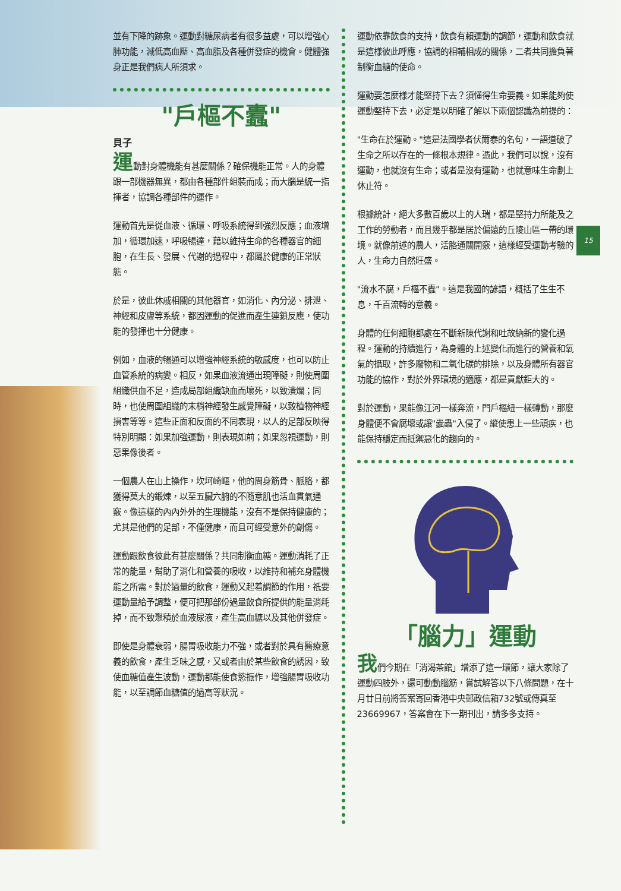15
並有下降的跡象。運動對糖尿病者有很多益處，可以增強心肺功能，減低高血壓、高血脂及各種併發症的機會。健體強身正是我們病人所須求。
"戶樞不蠹"
貝子
運動對身體機能有甚麼關係？確保機能正常。人的身體跟一部機器無異，都由各種部件組裝而成；而大腦是統一指揮者，協調各種部件的運作。
運動首先是從血液、循環、呼吸系統得到強烈反應；血液增加，循環加速，呼吸暢達，藉以維持生命的各種器官的細胞，在生長、發展、代謝的過程中，都屬於健康的正常狀態。
於是，彼此休戚相關的其他器官，如消化、內分泌、排泄、神經和皮膚等系統，都因運動的促進而產生連鎖反應，使功能的發揮也十分健康。
例如，血液的暢通可以增強神經系統的敏感度，也可以防止血管系統的病變。相反，如果血液流通出現障礙，則使周圍組織供血不足，造成局部組織缺血而壞死，以致潰爛；同時，也使周圍組織的末梢神經發生感覺障礙，以致植物神經損害等等。這些正面和反面的不同表現，以人的足部反映得特別明顯：如果加強運動，則表現如前；如果忽視運動，則惡果像後者。
一個農人在山上操作，坎坷崎嶇，他的周身筋骨、脈胳，都獲得莫大的鍛煉，以至五臟六腑的不隨意肌也活血貫氣通竅。像這樣的內內外外的生理機能，沒有不是保持健康的；尤其是他們的足部，不僅健康，而且可經受意外的創傷。
運動跟飲食彼此有甚麼關係？共同制衡血糖。運動消耗了正常的能量，幫助了消化和營養的吸收，以維持和補充身體機能之所需。對於過量的飲食，運動又起着調節的作用，祇要運動量給予調整，便可把那部份過量飲食所提供的能量消耗掉，而不致聚積於血液尿液，產生高血糖以及其他併發症。
即使是身體衰弱，腸胃吸收能力不強，或者對於具有醫療意義的飲食，產生乏味之感，又或者由於某些飲食的誘因，致使血糖值產生波動，運動都能使食慾振作，增強腸胃吸收功能，以至調節血糖值的過高等狀況。
運動依靠飲食的支持，飲食有賴運動的調節，運動和飲食就是這樣彼此呼應，協調的相輔相成的關係，二者共同擔負著制衡血糖的使命。
運動要怎麼樣才能堅持下去？須懂得生命要義。如果能夠使運動堅持下去，必定是以明確了解以下兩個認識為前提的：
"生命在於運動。"這是法國學者伏爾泰的名句，一語道破了生命之所以存在的一條根本規律。憑此，我們可以說，沒有運動，也就沒有生命；或者是沒有運動，也就意味生命劃上休止符。
根據統計，絕大多數百歲以上的人瑞，都是堅持力所能及之工作的勞動者，而且幾乎都是居於偏遠的丘陵山區一帶的環境。就像前述的農人，活胳通關開竅，這樣經受運動考驗的人，生命力自然旺盛。
"流水不腐，戶樞不蠹"。這是我國的諺語，概括了生生不息，千百流轉的意義。
身體的任何細胞都處在不斷新陳代謝和吐故納新的變化過程。運動的持續進行，為身體的上述變化而進行的營養和氧氣的攝取，許多廢物和二氧化碳的排除，以及身體所有器官功能的協作，對於外界環境的適應，都是貢獻鉅大的。
對於運動，果能像江河一樣奔流，門戶樞紐一樣轉動，那麼身體便不會腐壞或讓"蠹蟲"入侵了。縱使患上一些頑疾，也能保持穩定而抵禦惡化的趨向的。
「腦力」運動
我們今期在「消渴茶館」增添了這一環節，讓大家除了運動四肢外，還可動動腦筋，嘗試解答以下八條問題，在十月廿日前將答案寄回香港中央郵政信箱732號或傳真至23669967，答案會在下一期刊出，請多多支持。